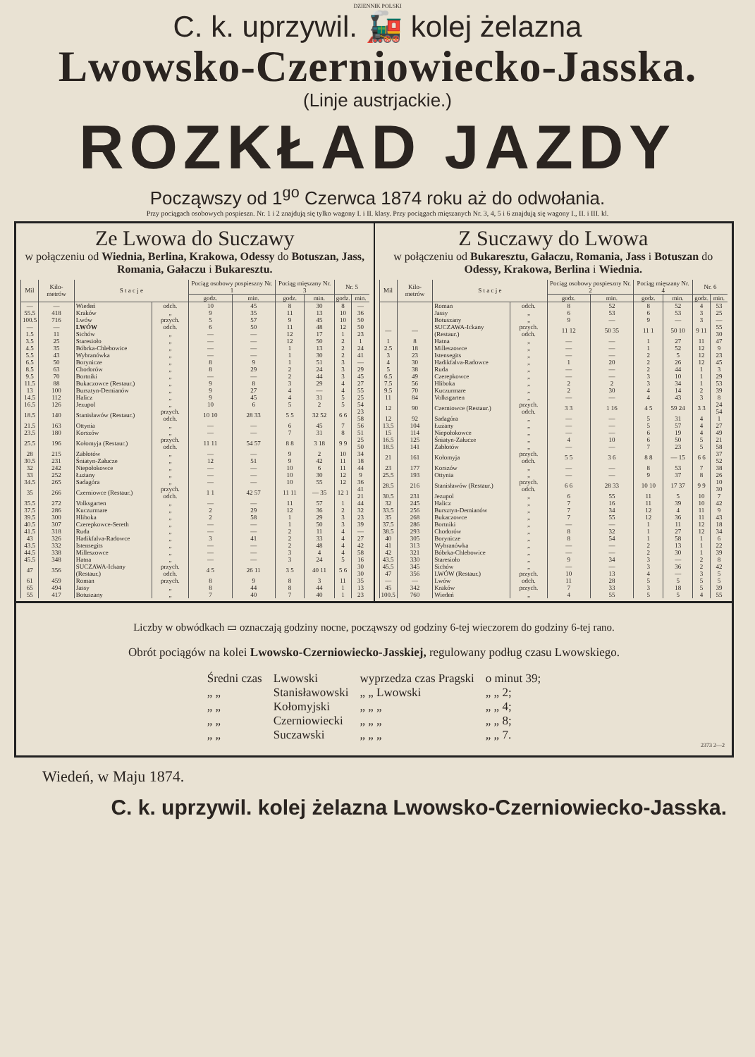DZIENNIK POLSKI
C. k. uprzywil. 🚂 kolej żelazna
Lwowsko-Czerniowiecko-Jasska.
(Linje austrjackie.)
ROZKŁAD JAZDY
Począwszy od 1<sup>go</sup> Czerwca 1874 roku aż do odwołania.
Przy pociągach osobowych pospieszn. Nr. 1 i 2 znajdują się tylko wagony I. i II. klasy. Przy pociągach mięszanych Nr. 3, 4, 5 i 6 znajdują się wagony I., II. i III. kl.
Ze Lwowa do Suczawy
w połączeniu od Wiednia, Berlina, Krakowa, Odessy do Botuszan, Jass, Romania, Gałaczu i Bukaresztu.
| Mil | Kilo-metrów | S t a c j e | | Pociąg osobowy pospieszny Nr. 1 | | Pociąg mięszany Nr. 3 | | Nr. 5 | |
| --- | --- | --- | --- | --- | --- | --- | --- | --- | --- |
| | | | | godz. | min. | godz. | min. | godz. | min. |
| — | — | Wiedeń | odch. | 10 | 45 | 8 | 30 | 8 | — |
| 55.5 | 418 | Kraków | „ | 9 | 35 | 11 | 13 | 10 | 36 |
| 100.5 | 716 | Lwów | przych. | 5 | 57 | 9 | 45 | 10 | 50 |
| — | — | LWÓW | odch. | 6 | 50 | 11 | 48 | 12 | 50 |
| 1.5 | 11 | Sichów | „ | — | — | 12 | 17 | 1 | 23 |
| 3.5 | 25 | Staresioło | „ | — | — | 12 | 50 | 2 | 1 |
| 4.5 | 35 | Bóbrka-Chlebowice | „ | — | — | 1 | 13 | 2 | 24 |
| 5.5 | 43 | Wybranówka | „ | — | — | 1 | 30 | 2 | 41 |
| 6.5 | 50 | Borynicze | „ | 8 | 9 | 1 | 51 | 3 | — |
| 8.5 | 63 | Chodorów | „ | 8 | 29 | 2 | 24 | 3 | 29 |
| 9.5 | 70 | Bortniki | „ | — | — | 2 | 44 | 3 | 45 |
| 11.5 | 88 | Bukaczowce (Restaur.) | „ | 9 | 8 | 3 | 29 | 4 | 27 |
| 13 | 100 | Bursztyn-Demianów | „ | 9 | 27 | 4 | — | 4 | 55 |
| 14.5 | 112 | Halicz | „ | 9 | 45 | 4 | 31 | 5 | 25 |
| 16.5 | 126 | Jezupol | „ | 10 | 6 | 5 | 2 | 5 | 54 |
| 18.5 | 140 | Stanisławów (Restaur.) | przych. odch. | 10 10 | 28 33 | 5 5 | 32 52 | 6 6 | 23 58 |
| 21.5 | 163 | Ottynia | „ | — | — | 6 | 45 | 7 | 56 |
| 23.5 | 180 | Korszów | „ | — | — | 7 | 31 | 8 | 51 |
| 25.5 | 196 | Kołomyja (Restaur.) | przych. odch. | 11 11 | 54 57 | 8 8 | 3 18 | 9 9 | 25 50 |
| 28 | 215 | Zabłotów | „ | — | — | 9 | 2 | 10 | 34 |
| 30.5 | 231 | Śniatyn-Załucze | „ | 12 | 51 | 9 | 42 | 11 | 18 |
| 32 | 242 | Niepołokowce | „ | — | — | 10 | 6 | 11 | 44 |
| 33 | 252 | Łużany | „ | — | — | 10 | 30 | 12 | 9 |
| 34.5 | 265 | Sadagóra | „ | — | — | 10 | 55 | 12 | 36 |
| 35 | 266 | Czerniowce (Restaur.) | przych. odch. | 1 1 | 42 57 | 11 11 | — 35 | 12 1 | 41 21 |
| 35.5 | 272 | Volksgarten | „ | — | — | 11 | 57 | 1 | 44 |
| 37.5 | 286 | Kuczurmare | „ | 2 | 29 | 12 | 36 | 2 | 32 |
| 39.5 | 300 | Hliboka | „ | 2 | 58 | 1 | 29 | 3 | 23 |
| 40.5 | 307 | Czerepkowce-Sereth | „ | — | — | 1 | 50 | 3 | 39 |
| 41.5 | 318 | Ruda | „ | — | — | 2 | 11 | 4 | — |
| 43 | 326 | Hadikfalva-Radowce | „ | 3 | 41 | 2 | 33 | 4 | 27 |
| 43.5 | 332 | Istensegits | „ | — | — | 2 | 48 | 4 | 42 |
| 44.5 | 338 | Milleszowce | „ | — | — | 3 | 4 | 4 | 58 |
| 45.5 | 348 | Hatna | „ | — | — | 3 | 24 | 5 | 16 |
| 47 | 356 | SUCZAWA-Ickany (Restaur.) | przych. odch. | 4 5 | 26 11 | 3 5 | 40 11 | 5 6 | 30 30 |
| 61 | 459 | Roman | przych. | 8 | 9 | 8 | 3 | 11 | 35 |
| 65 | 494 | Jassy | „ | 8 | 44 | 8 | 44 | 1 | 13 |
| 55 | 417 | Botuszany | „ | 7 | 40 | 7 | 40 | 1 | 23 |
Z Suczawy do Lwowa
w połączeniu od Bukaresztu, Gałaczu, Romania, Jass i Botuszan do Odessy, Krakowa, Berlina i Wiednia.
| Mil | Kilo-metrów | S t a c j e | | Pociąg osobowy pospieszny Nr. 2 | | Pociąg mięszany Nr. 4 | | Nr. 6 | |
| --- | --- | --- | --- | --- | --- | --- | --- | --- | --- |
| | | | | godz. | min. | godz. | min. | godz. | min. |
| | | Roman | odch. | 8 | 52 | 8 | 52 | 4 | 53 |
| | | Jassy | „ | 6 | 53 | 6 | 53 | 3 | 25 |
| | | Botuszany | „ | 9 | — | 9 | — | 3 | — |
| — | — | SUCZAWA-Ickany (Restaur.) | przych. odch. | 11 12 | 50 35 | 11 1 | 50 10 | 9 11 | 55 30 |
| 1 | 8 | Hatna | „ | — | — | 1 | 27 | 11 | 47 |
| 2.5 | 18 | Milleszowce | „ | — | — | 1 | 52 | 12 | 9 |
| 3 | 23 | Istensegits | „ | — | — | 2 | 5 | 12 | 23 |
| 4 | 30 | Hadikfalva-Radowce | „ | 1 | 20 | 2 | 26 | 12 | 45 |
| 5 | 38 | Ruda | „ | — | — | 2 | 44 | 1 | 3 |
| 6.5 | 49 | Czerepkowce | „ | — | — | 3 | 10 | 1 | 29 |
| 7.5 | 56 | Hliboka | „ | 2 | 2 | 3 | 34 | 1 | 53 |
| 9.5 | 70 | Kuczurmare | „ | 2 | 30 | 4 | 14 | 2 | 39 |
| 11 | 84 | Volksgarten | „ | — | — | 4 | 43 | 3 | 8 |
| 12 | 90 | Czerniowce (Restaur.) | przych. odch. | 3 3 | 1 16 | 4 5 | 59 24 | 3 3 | 24 54 |
| 12 | 92 | Sadagóra | „ | — | — | 5 | 31 | 4 | 1 |
| 13.5 | 104 | Łużany | „ | — | — | 5 | 57 | 4 | 27 |
| 15 | 114 | Niepołokowce | „ | — | — | 6 | 19 | 4 | 49 |
| 16.5 | 125 | Śniatyn-Załucze | „ | 4 | 10 | 6 | 50 | 5 | 21 |
| 18.5 | 141 | Zabłotów | „ | — | — | 7 | 23 | 5 | 58 |
| 21 | 161 | Kołomyja | przych. odch. | 5 5 | 3 6 | 8 8 | — 15 | 6 6 | 37 52 |
| 23 | 177 | Korszów | „ | — | — | 8 | 53 | 7 | 38 |
| 25.5 | 193 | Ottynia | „ | — | — | 9 | 37 | 8 | 26 |
| 28.5 | 216 | Stanisławów (Restaur.) | przych. odch. | 6 6 | 28 33 | 10 10 | 17 37 | 9 9 | 10 30 |
| 30.5 | 231 | Jezupol | „ | 6 | 55 | 11 | 5 | 10 | 7 |
| 32 | 245 | Halicz | „ | 7 | 16 | 11 | 39 | 10 | 42 |
| 33.5 | 256 | Bursztyn-Demianów | „ | 7 | 34 | 12 | 4 | 11 | 9 |
| 35 | 268 | Bukaczowce | „ | 7 | 55 | 12 | 36 | 11 | 43 |
| 37.5 | 286 | Bortniki | „ | — | — | 1 | 11 | 12 | 18 |
| 38.5 | 293 | Chodorów | „ | 8 | 32 | 1 | 27 | 12 | 34 |
| 40 | 305 | Borynicze | „ | 8 | 54 | 1 | 58 | 1 | 6 |
| 41 | 313 | Wybranówka | „ | — | — | 2 | 13 | 1 | 22 |
| 42 | 321 | Bóbrka-Chlebowice | „ | — | — | 2 | 30 | 1 | 39 |
| 43.5 | 330 | Staresioło | „ | 9 | 34 | 3 | — | 2 | 8 |
| 45.5 | 345 | Sichów | „ | — | — | 3 | 36 | 2 | 42 |
| 47 | 356 | LWÓW (Restaur.) | przych. | 10 | 13 | 4 | — | 3 | 5 |
| — | — | Lwów | odch. | 11 | 28 | 5 | 5 | 5 | 5 |
| 45 | 342 | Kraków | przych. | 7 | 33 | 3 | 18 | 5 | 39 |
| 100.5 | 760 | Wiedeń | „ | 4 | 55 | 5 | 5 | 4 | 55 |
Liczby w obwódkach ▭ oznaczają godziny nocne, począwszy od godziny 6-tej wieczorem do godziny 6-tej rano.
Obrót pociągów na kolei Lwowsko-Czerniowiecko-Jasskiej, regulowany podług czasu Lwowskiego.
| Średni czas | Lwowski | wyprzedza czas Pragski | o minut 39; |
| „ „ | Stanisławowski | „ „ Lwowski | „ „ 2; |
| „ „ | Kołomyjski | „ „ „ | „ „ 4; |
| „ „ | Czerniowiecki | „ „ „ | „ „ 8; |
| „ „ | Suczawski | „ „ „ | „ „ 7. |
2373 2—2
Wiedeń, w Maju 1874.
C. k. uprzywil. kolej żelazna Lwowsko-Czerniowiecko-Jasska.